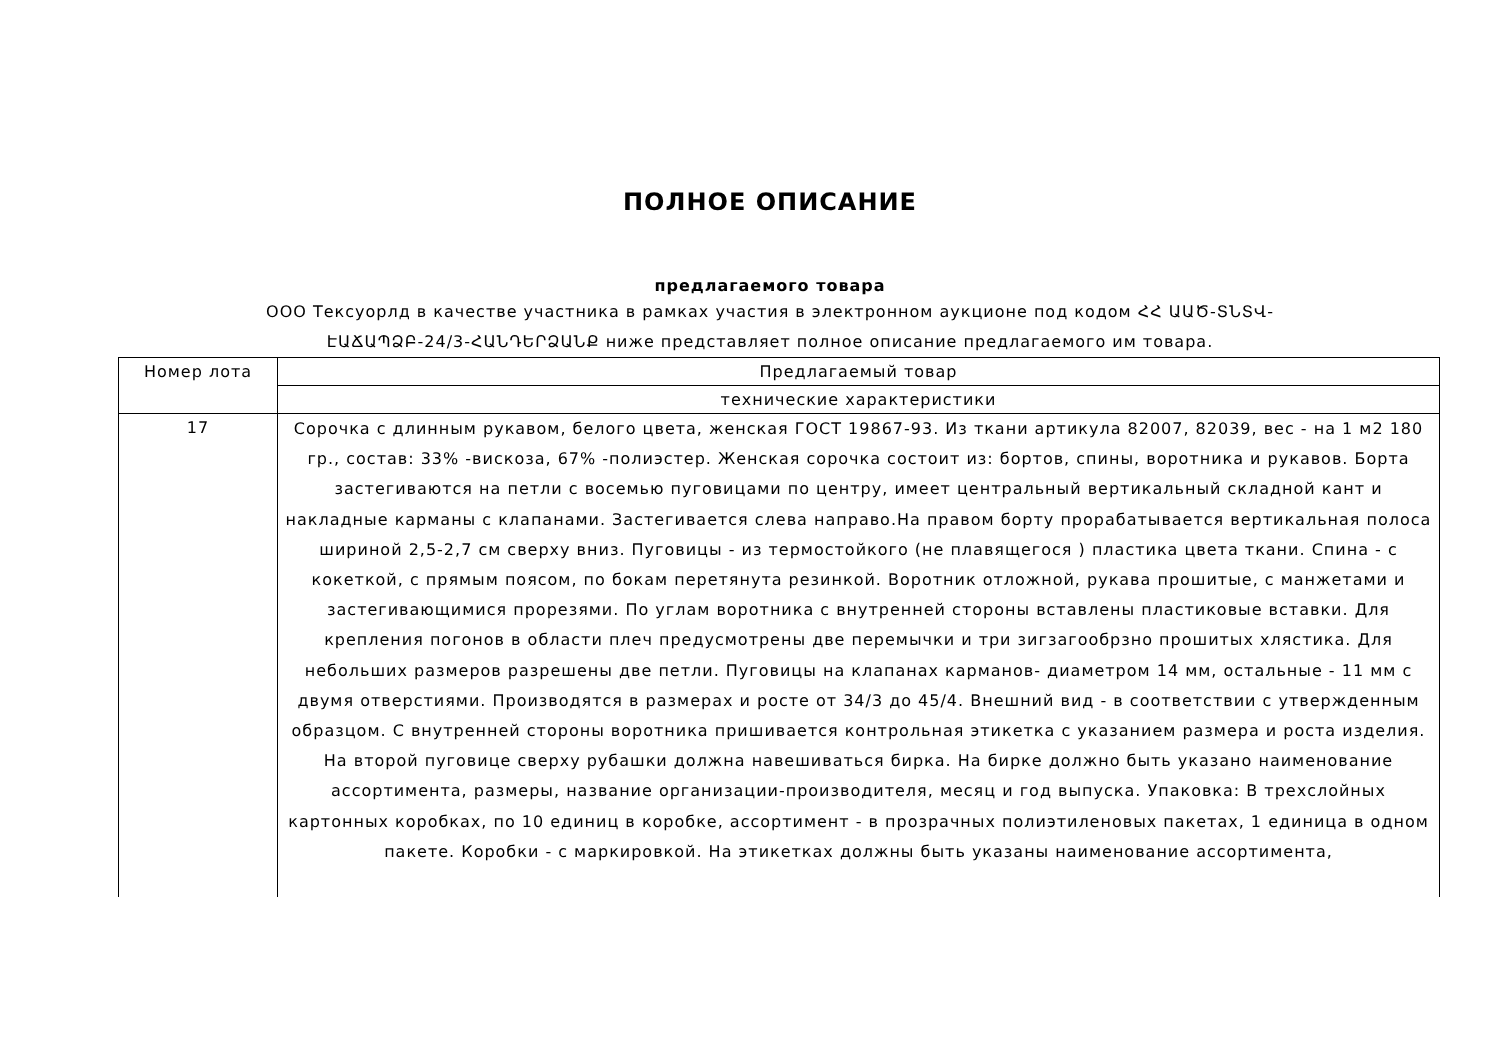ПОЛНОЕ ОПИСАНИЕ
предлагаемого товара
ООО Тексуорлд в качестве участника в рамках участия в электронном аукционе под кодом ՀՀ ԱԱԾ-ՏՆՏՎ-
ԷԱՃԱՊՁԲ-24/3-ՀԱՆԴԵՐՁԱՆՔ ниже представляет полное описание предлагаемого им товара.
| Номер лота | Предлагаемый товар |
| --- | --- |
| | технические характеристики |
| 17 | Сорочка с длинным рукавом, белого цвета, женская ГОСТ 19867-93. Из ткани артикула 82007, 82039, вес - на 1 м2 180 гр., состав: 33% -вискоза, 67% -полиэстер. Женская сорочка состоит из: бортов, спины, воротника и рукавов. Борта застегиваются на петли с восемью пуговицами по центру, имеет центральный вертикальный складной кант и накладные карманы с клапанами. Застегивается слева направо.На правом борту прорабатывается вертикальная полоса шириной 2,5-2,7 см сверху вниз. Пуговицы - из термостойкого (не плавящегося ) пластика цвета ткани. Спина - с кокеткой, с прямым поясом, по бокам перетянута резинкой. Воротник отложной, рукава прошитые, с манжетами и застегивающимися прорезями. По углам воротника с внутренней стороны вставлены пластиковые вставки. Для крепления погонов в области плеч предусмотрены две перемычки и три зигзагообрзно прошитых хлястика. Для небольших размеров разрешены две петли. Пуговицы на клапанах карманов- диаметром 14 мм, остальные - 11 мм с двумя отверстиями. Производятся в размерах и росте от 34/3 до 45/4. Внешний вид - в соответствии с утвержденным образцом. С внутренней стороны воротника пришивается контрольная этикетка с указанием размера и роста изделия. На второй пуговице сверху рубашки должна навешиваться бирка. На бирке должно быть указано наименование ассортимента, размеры, название организации-производителя, месяц и год выпуска. Упаковка: В трехслойных картонных коробках, по 10 единиц в коробке, ассортимент - в прозрачных полиэтиленовых пакетах, 1 единица в одном пакете. Коробки - с маркировкой. На этикетках должны быть указаны наименование ассортимента, |